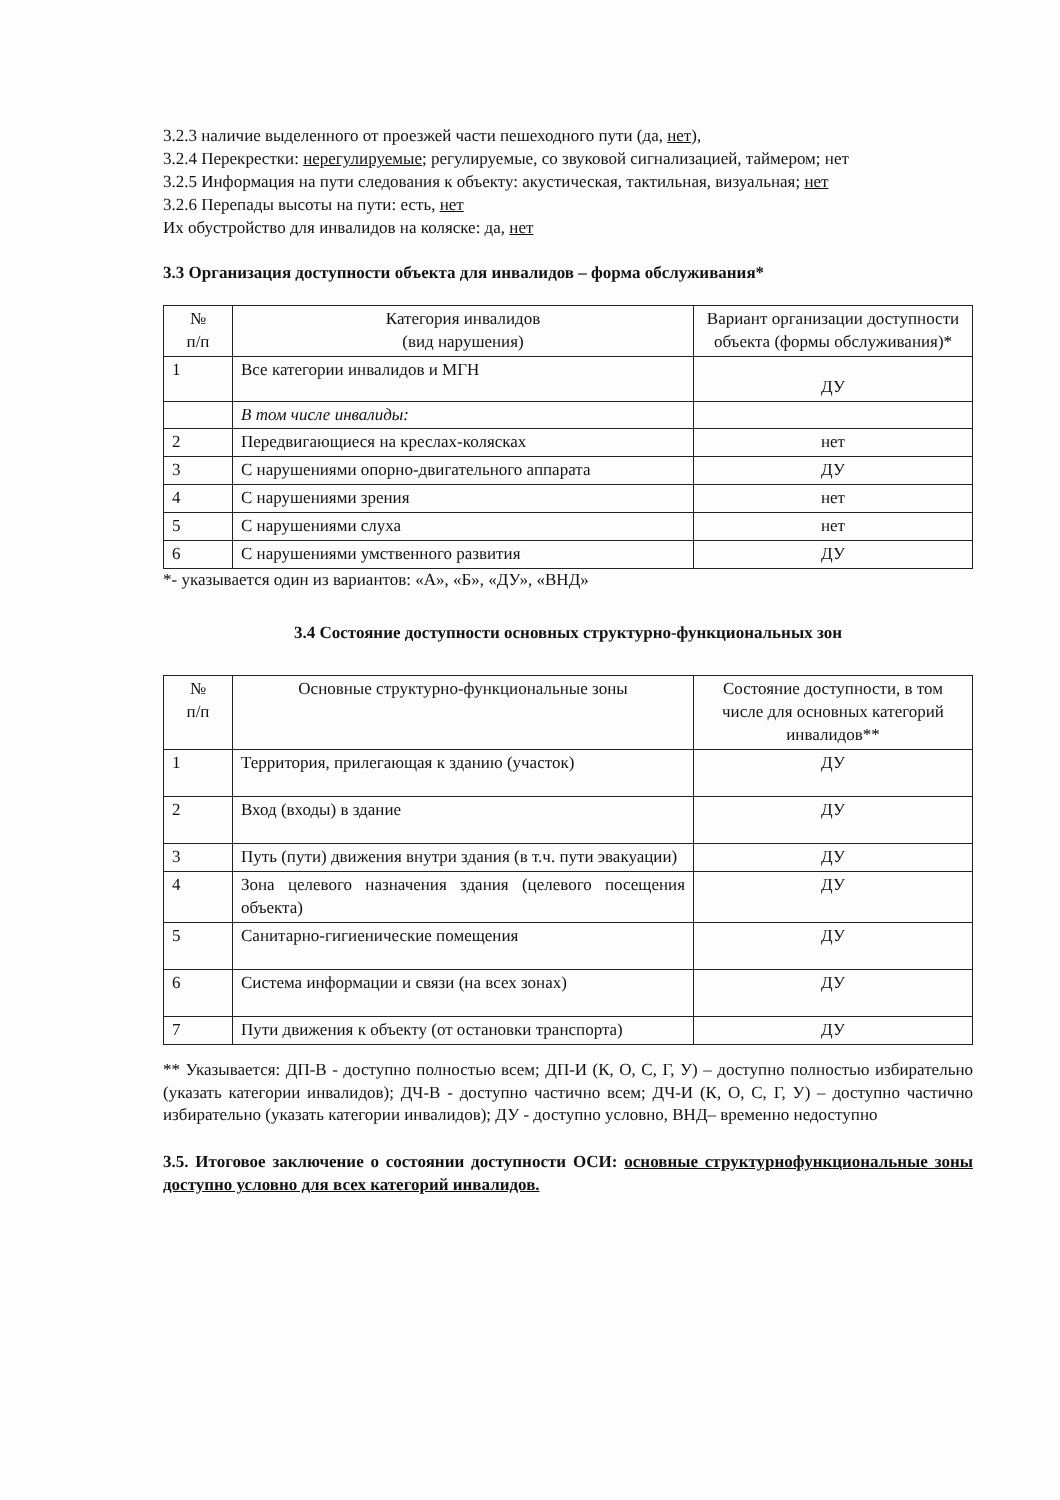3.2.3 наличие выделенного от проезжей части пешеходного пути (да, нет),
3.2.4 Перекрестки: нерегулируемые; регулируемые, со звуковой сигнализацией, таймером; нет
3.2.5 Информация на пути следования к объекту: акустическая, тактильная, визуальная; нет
3.2.6 Перепады высоты на пути: есть, нет
Их обустройство для инвалидов на коляске: да, нет
3.3 Организация доступности объекта для инвалидов – форма обслуживания*
| № п/п | Категория инвалидов (вид нарушения) | Вариант организации доступности объекта (формы обслуживания)* |
| --- | --- | --- |
| 1 | Все категории инвалидов и МГН | ДУ |
| | В том числе инвалиды: | |
| 2 | Передвигающиеся на креслах-колясках | нет |
| 3 | С нарушениями опорно-двигательного аппарата | ДУ |
| 4 | С нарушениями зрения | нет |
| 5 | С нарушениями слуха | нет |
| 6 | С нарушениями умственного развития | ДУ |
*- указывается один из вариантов: «А», «Б», «ДУ», «ВНД»
3.4 Состояние доступности основных структурно-функциональных зон
| № п/п | Основные структурно-функциональные зоны | Состояние доступности, в том числе для основных категорий инвалидов** |
| --- | --- | --- |
| 1 | Территория, прилегающая к зданию (участок) | ДУ |
| 2 | Вход (входы) в здание | ДУ |
| 3 | Путь (пути) движения внутри здания (в т.ч. пути эвакуации) | ДУ |
| 4 | Зона целевого назначения здания (целевого посещения объекта) | ДУ |
| 5 | Санитарно-гигиенические помещения | ДУ |
| 6 | Система информации и связи (на всех зонах) | ДУ |
| 7 | Пути движения к объекту (от остановки транспорта) | ДУ |
** Указывается: ДП-В - доступно полностью всем; ДП-И (К, О, С, Г, У) – доступно полностью избирательно (указать категории инвалидов); ДЧ-В - доступно частично всем; ДЧ-И (К, О, С, Г, У) – доступно частично избирательно (указать категории инвалидов); ДУ - доступно условно, ВНД– временно недоступно
3.5. Итоговое заключение о состоянии доступности ОСИ: основные структурнофункциональные зоны доступно условно для всех категорий инвалидов.